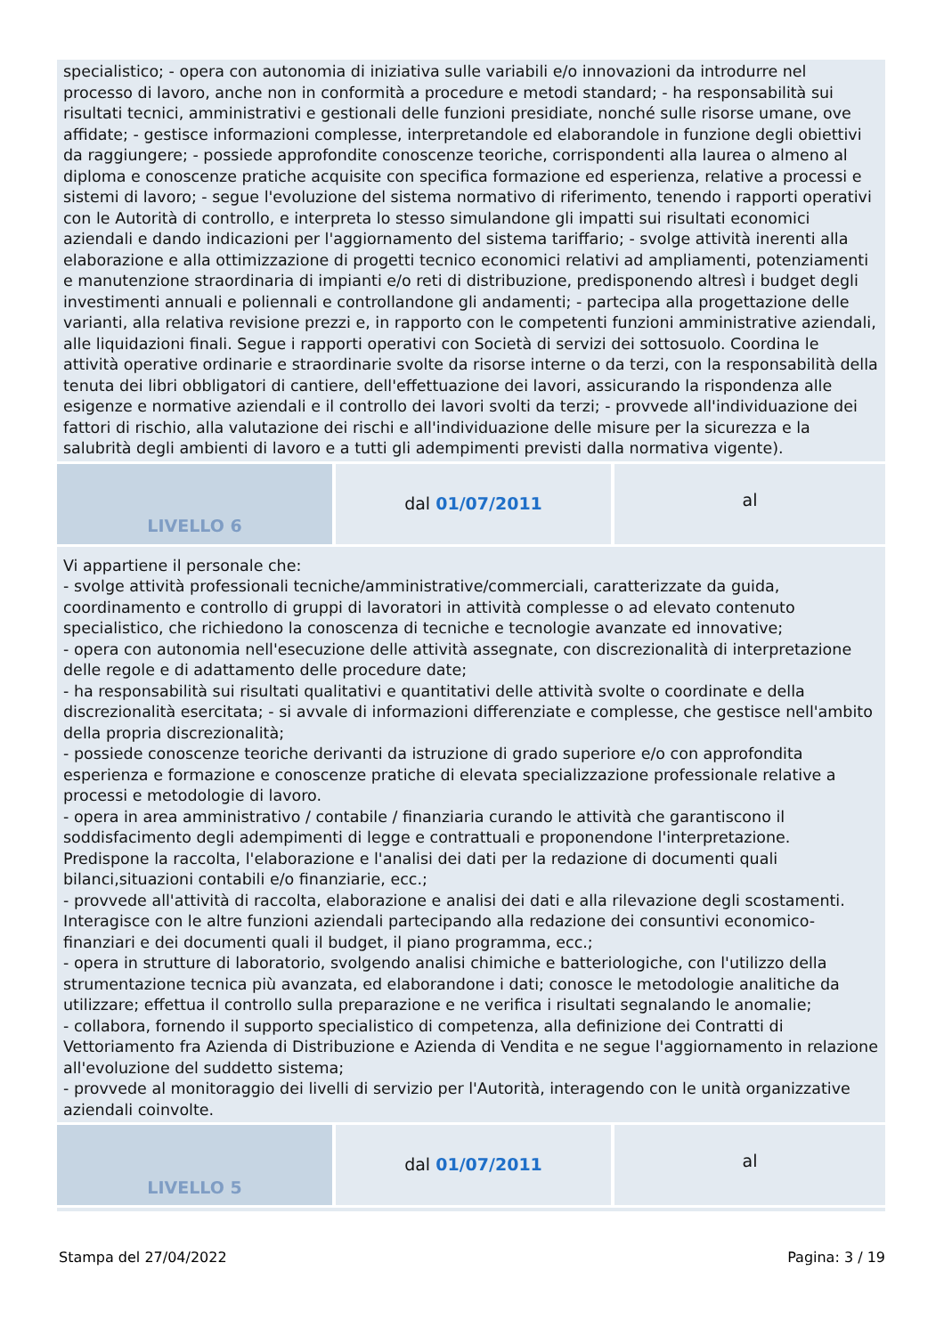| specialistico; - opera con autonomia di iniziativa sulle variabili e/o innovazioni da introdurre nel processo di lavoro, anche non in conformità a procedure e metodi standard; - ha responsabilità sui risultati tecnici, amministrativi e gestionali delle funzioni presidiate, nonché sulle risorse umane, ove affidate; - gestisce informazioni complesse, interpretandole ed elaborandole in funzione degli obiettivi da raggiungere; - possiede approfondite conoscenze teoriche, corrispondenti alla laurea o almeno al diploma e conoscenze pratiche acquisite con specifica formazione ed esperienza, relative a processi e sistemi di lavoro; - segue l'evoluzione del sistema normativo di riferimento, tenendo i rapporti operativi con le Autorità di controllo, e interpreta lo stesso simulandone gli impatti sui risultati economici aziendali e dando indicazioni per l'aggiornamento del sistema tariffario; - svolge attività inerenti alla elaborazione e alla ottimizzazione di progetti tecnico economici relativi ad ampliamenti, potenziamenti e manutenzione straordinaria di impianti e/o reti di distribuzione, predisponendo altresì i budget degli investimenti annuali e poliennali e controllandone gli andamenti; - partecipa alla progettazione delle varianti, alla relativa revisione prezzi e, in rapporto con le competenti funzioni amministrative aziendali, alle liquidazioni finali. Segue i rapporti operativi con Società di servizi dei sottosuolo. Coordina le attività operative ordinarie e straordinarie svolte da risorse interne o da terzi, con la responsabilità della tenuta dei libri obbligatori di cantiere, dell'effettuazione dei lavori, assicurando la rispondenza alle esigenze e normative aziendali e il controllo dei lavori svolti da terzi; - provvede all'individuazione dei fattori di rischio, alla valutazione dei rischi e all'individuazione delle misure per la sicurezza e la salubrità degli ambienti di lavoro e a tutti gli adempimenti previsti dalla normativa vigente). | | |
| LIVELLO 6 | dal 01/07/2011 | al |
| Vi appartiene il personale che: - svolge attività professionali tecniche/amministrative/commerciali, caratterizzate da guida, coordinamento e controllo di gruppi di lavoratori in attività complesse o ad elevato contenuto specialistico, che richiedono la conoscenza di tecniche e tecnologie avanzate ed innovative; - opera con autonomia nell'esecuzione delle attività assegnate, con discrezionalità di interpretazione delle regole e di adattamento delle procedure date; - ha responsabilità sui risultati qualitativi e quantitativi delle attività svolte o coordinate e della discrezionalità esercitata; - si avvale di informazioni differenziate e complesse, che gestisce nell'ambito della propria discrezionalità; - possiede conoscenze teoriche derivanti da istruzione di grado superiore e/o con approfondita esperienza e formazione e conoscenze pratiche di elevata specializzazione professionale relative a processi e metodologie di lavoro. - opera in area amministrativo / contabile / finanziaria curando le attività che garantiscono il soddisfacimento degli adempimenti di legge e contrattuali e proponendone l'interpretazione. Predispone la raccolta, l'elaborazione e l'analisi dei dati per la redazione di documenti quali bilanci,situazioni contabili e/o finanziarie, ecc.; - provvede all'attività di raccolta, elaborazione e analisi dei dati e alla rilevazione degli scostamenti. Interagisce con le altre funzioni aziendali partecipando alla redazione dei consuntivi economico-finanziari e dei documenti quali il budget, il piano programma, ecc.; - opera in strutture di laboratorio, svolgendo analisi chimiche e batteriologiche, con l'utilizzo della strumentazione tecnica più avanzata, ed elaborandone i dati; conosce le metodologie analitiche da utilizzare; effettua il controllo sulla preparazione e ne verifica i risultati segnalando le anomalie; - collabora, fornendo il supporto specialistico di competenza, alla definizione dei Contratti di Vettoriamento fra Azienda di Distribuzione e Azienda di Vendita e ne segue l'aggiornamento in relazione all'evoluzione del suddetto sistema; - provvede al monitoraggio dei livelli di servizio per l'Autorità, interagendo con le unità organizzative aziendali coinvolte. | | |
| LIVELLO 5 | dal 01/07/2011 | al |
Stampa del 27/04/2022 Pagina: 3 / 19